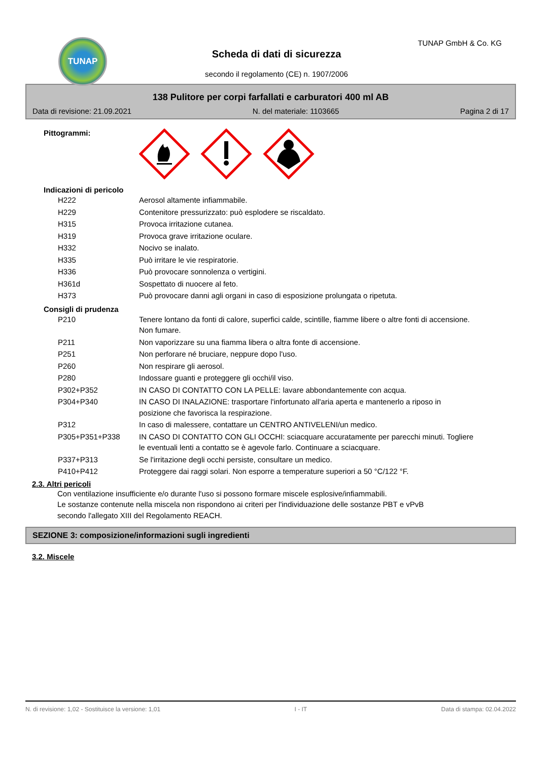TUNAP TUNAP GmbH & Co. KG
Scheda di dati di sicurezza
secondo il regolamento (CE) n. 1907/2006
138 Pulitore per corpi farfallati e carburatori 400 ml AB
Data di revisione: 21.09.2021 N. del materiale: 1103665 Pagina 2 di 17
Pittogrammi:
Indicazioni di pericolo
| H222 | Aerosol altamente infiammabile. |
| H229 | Contenitore pressurizzato: può esplodere se riscaldato. |
| H315 | Provoca irritazione cutanea. |
| H319 | Provoca grave irritazione oculare. |
| H332 | Nocivo se inalato. |
| H335 | Può irritare le vie respiratorie. |
| H336 | Può provocare sonnolenza o vertigini. |
| H361d | Sospettato di nuocere al feto. |
| H373 | Può provocare danni agli organi in caso di esposizione prolungata o ripetuta. |
Consigli di prudenza
| P210 | Tenere lontano da fonti di calore, superfici calde, scintille, fiamme libere o altre fonti di accensione. Non fumare. |
| P211 | Non vaporizzare su una fiamma libera o altra fonte di accensione. |
| P251 | Non perforare né bruciare, neppure dopo l'uso. |
| P260 | Non respirare gli aerosol. |
| P280 | Indossare guanti e proteggere gli occhi/il viso. |
| P302+P352 | IN CASO DI CONTATTO CON LA PELLE: lavare abbondantemente con acqua. |
| P304+P340 | IN CASO DI INALAZIONE: trasportare l'infortunato all'aria aperta e mantenerlo a riposo in posizione che favorisca la respirazione. |
| P312 | In caso di malessere, contattare un CENTRO ANTIVELENI/un medico. |
| P305+P351+P338 | IN CASO DI CONTATTO CON GLI OCCHI: sciacquare accuratamente per parecchi minuti. Togliere le eventuali lenti a contatto se è agevole farlo. Continuare a sciacquare. |
| P337+P313 | Se l'irritazione degli occhi persiste, consultare un medico. |
| P410+P412 | Proteggere dai raggi solari. Non esporre a temperature superiori a 50 °C/122 °F. |
2.3. Altri pericoli
Con ventilazione insufficiente e/o durante l'uso si possono formare miscele esplosive/infiammabili.
Le sostanze contenute nella miscela non rispondono ai criteri per l'individuazione delle sostanze PBT e vPvB secondo l'allegato XIII del Regolamento REACH.
SEZIONE 3: composizione/informazioni sugli ingredienti
3.2. Miscele
N. di revisione: 1,02 - Sostituisce la versione: 1,01 I - IT Data di stampa: 02.04.2022